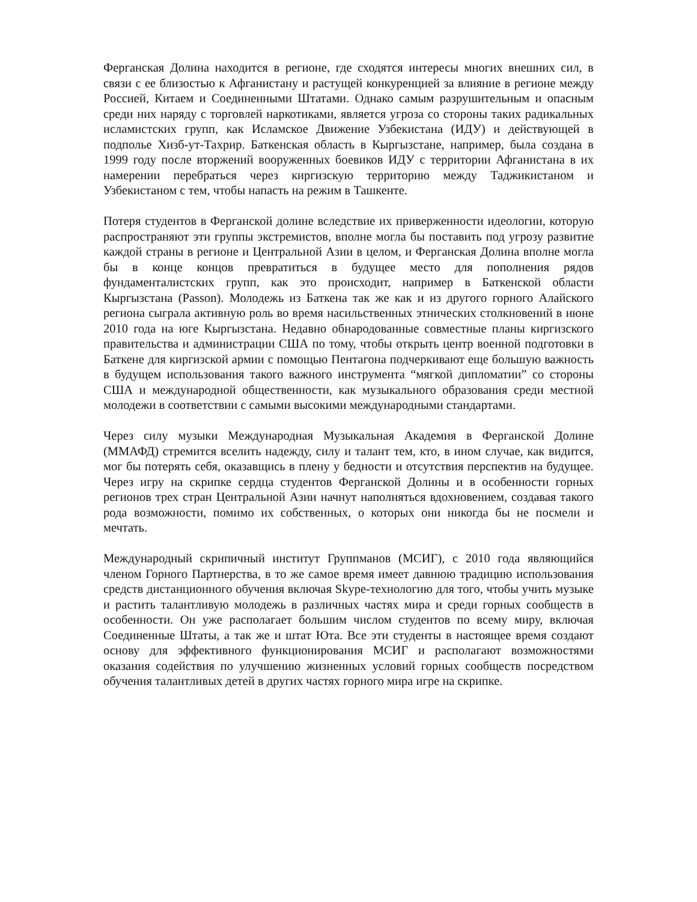Ферганская Долина находится в регионе, где сходятся интересы многих внешних сил, в связи с ее близостью к Афганистану и растущей конкуренцией за влияние в регионе между Россией, Китаем и Соединенными Штатами. Однако самым разрушительным и опасным среди них наряду с торговлей наркотиками, является угроза со стороны таких радикальных исламистских групп, как Исламское Движение Узбекистана (ИДУ) и действующей в подполье Хизб-ут-Тахрир. Баткенская область в Кыргызстане, например, была создана в 1999 году после вторжений вооруженных боевиков ИДУ с территории Афганистана в их намерении перебраться через киргизскую территорию между Таджикистаном и Узбекистаном с тем, чтобы напасть на режим в Ташкенте.
Потеря студентов в Ферганской долине вследствие их приверженности идеологии, которую распространяют эти группы экстремистов, вполне могла бы поставить под угрозу развитие каждой страны в регионе и Центральной Азии в целом, и Ферганская Долина вполне могла бы в конце концов превратиться в будущее место для пополнения рядов фундаменталистских групп, как это происходит, например в Баткенской области Кыргызстана (Passon). Молодежь из Баткена так же как и из другого горного Алайского региона сыграла активную роль во время насильственных этнических столкновений в июне 2010 года на юге Кыргызстана. Недавно обнародованные совместные планы киргизского правительства и администрации США по тому, чтобы открыть центр военной подготовки в Баткене для киргизской армии с помощью Пентагона подчеркивают еще большую важность в будущем использования такого важного инструмента “мягкой дипломатии” со стороны США и международной общественности, как музыкального образования среди местной молодежи в соответствии с самыми высокими международными стандартами.
Через силу музыки Международная Музыкальная Академия в Ферганской Долине (ММАФД) стремится вселить надежду, силу и талант тем, кто, в ином случае, как видится, мог бы потерять себя, оказавщись в плену у бедности и отсутствия перспектив на будущее. Через игру на скрипке сердца студентов Ферганской Долины и в особенности горных регионов трех стран Центральной Азии начнут наполняться вдохновением, создавая такого рода возможности, помимо их собственных, о которых они никогда бы не посмели и мечтать.
Международный скрипичный институт Группманов (МСИГ), с 2010 года являющийся членом Горного Партнерства, в то же самое время имеет давнюю традицию использования средств дистанционного обучения включая Skype-технологию для того, чтобы учить музыке и растить талантливую молодежь в различных частях мира и среди горных сообществ в особенности. Он уже располагает большим числом студентов по всему миру, включая Соединенные Штаты, а так же и штат Юта. Все эти студенты в настоящее время создают основу для эффективного функционирования МСИГ и располагают возможностями оказания содействия по улучшению жизненных условий горных сообществ посредством обучения талантливых детей в других частях горного мира игре на скрипке.